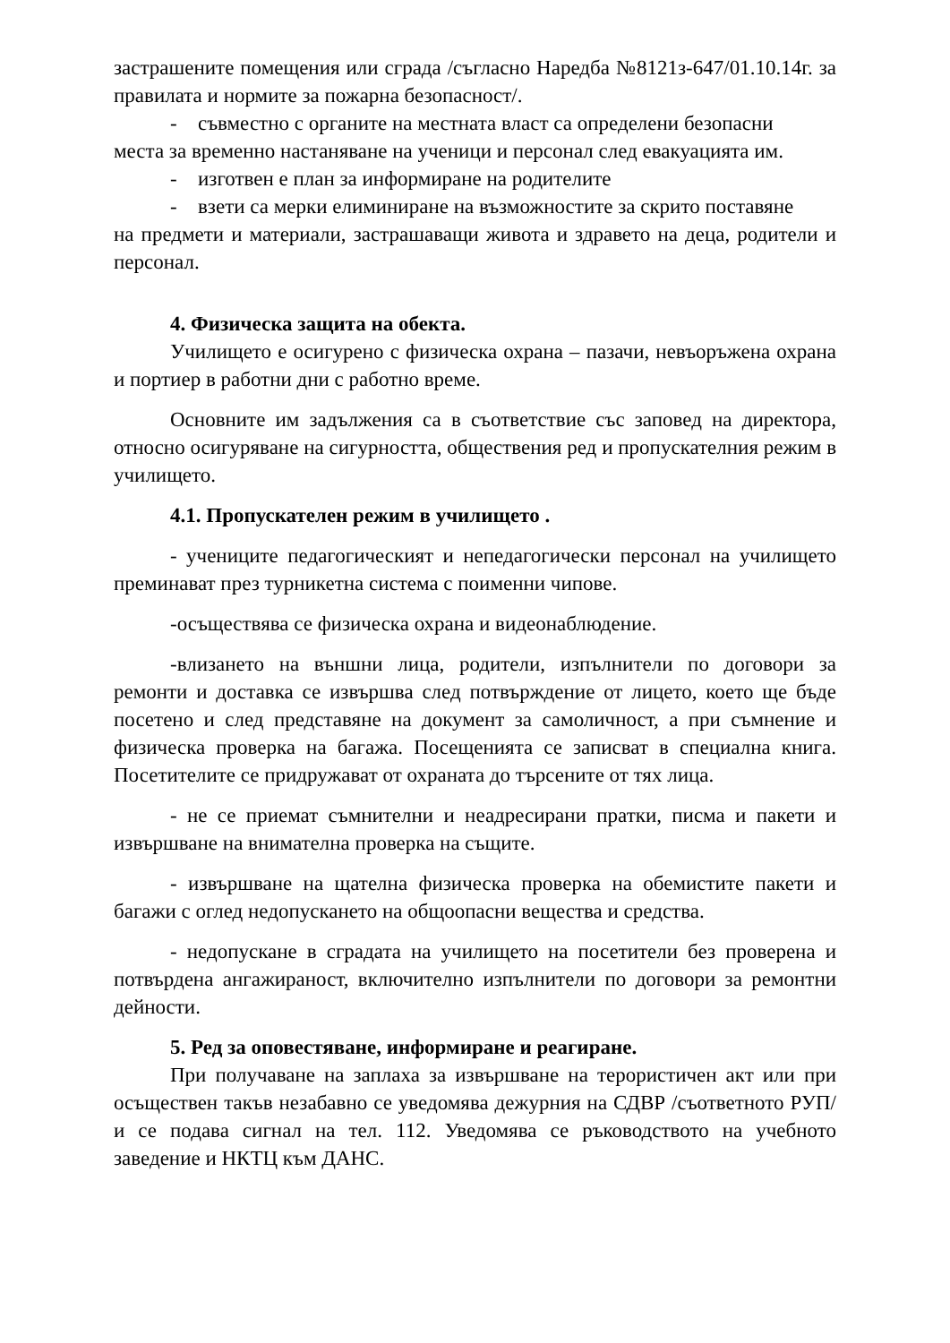застрашените помещения или сграда /съгласно Наредба №8121з-647/01.10.14г. за правилата и нормите за пожарна безопасност/.
- съвместно с органите на местната власт са определени безопасни
места за временно настаняване на ученици и персонал след евакуацията им.
- изготвен е план за информиране на родителите
- взети са мерки елиминиране на възможностите за скрито поставяне
на предмети и материали, застрашаващи живота и здравето на деца, родители и персонал.
4. Физическа защита на обекта.
Училището е осигурено с физическа охрана – пазачи, невъоръжена охрана и портиер в работни дни с работно време.
Основните им задължения са в съответствие със заповед на директора, относно осигуряване на сигурността, обществения ред и пропускателния режим в училището.
4.1. Пропускателен режим в училището .
- учениците педагогическият и непедагогически персонал на училището преминават през турникетна система с поименни чипове.
-осъществява се физическа охрана и видеонаблюдение.
-влизането на външни лица, родители, изпълнители по договори за ремонти и доставка се извършва след потвърждение от лицето, което ще бъде посетено и след представяне на документ за самоличност, а при съмнение и физическа проверка на багажа. Посещенията се записват в специална книга. Посетителите се придружават от охраната до търсените от тях лица.
- не се приемат съмнителни и неадресирани пратки, писма и пакети и извършване на внимателна проверка на същите.
- извършване на щателна физическа проверка на обемистите пакети и багажи с оглед недопускането на общоопасни вещества и средства.
- недопускане в сградата на училището на посетители без проверена и потвърдена ангажираност, включително изпълнители по договори за ремонтни дейности.
5. Ред за оповестяване, информиране и реагиране.
При получаване на заплаха за извършване на терористичен акт или при осъществен такъв незабавно се уведомява дежурния на СДВР /съответното РУП/ и се подава сигнал на тел. 112. Уведомява се ръководството на учебното заведение и НКТЦ към ДАНС.